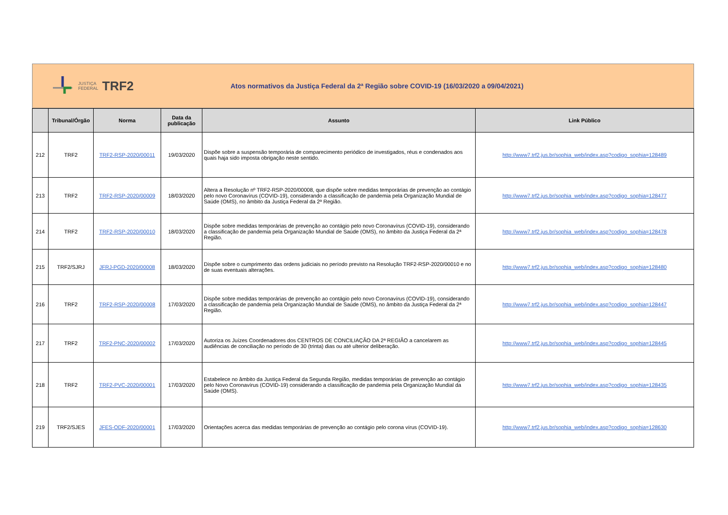JUSTIÇA
FEDERAL
TRF2
Atos normativos da Justiça Federal da 2ª Região sobre COVID-19 (16/03/2020 a 09/04/2021)
| | Tribunal/Órgão | Norma | Data da publicação | Assunto | Link Público |
| --- | --- | --- | --- | --- | --- |
| 212 | TRF2 | TRF2-RSP-2020/00011 | 19/03/2020 | Dispõe sobre a suspensão temporária de comparecimento periódico de investigados, réus e condenados aos quais haja sido imposta obrigação neste sentido. | http://www7.trf2.jus.br/sophia_web/index.asp?codigo_sophia=128489 |
| 213 | TRF2 | TRF2-RSP-2020/00009 | 18/03/2020 | Altera a Resolução nº TRF2-RSP-2020/00008, que dispõe sobre medidas temporárias de prevenção ao contágio pelo novo Coronavírus (COVID-19), considerando a classificação de pandemia pela Organização Mundial de Saúde (OMS), no âmbito da Justiça Federal da 2ª Região. | http://www7.trf2.jus.br/sophia_web/index.asp?codigo_sophia=128477 |
| 214 | TRF2 | TRF2-RSP-2020/00010 | 18/03/2020 | Dispõe sobre medidas temporárias de prevenção ao contágio pelo novo Coronavírus (COVID-19), considerando a classificação de pandemia pela Organização Mundial de Saúde (OMS), no âmbito da Justiça Federal da 2ª Região. | http://www7.trf2.jus.br/sophia_web/index.asp?codigo_sophia=128478 |
| 215 | TRF2/SJRJ | JFRJ-PGD-2020/00008 | 18/03/2020 | Dispõe sobre o cumprimento das ordens judiciais no período previsto na Resolução TRF2-RSP-2020/00010 e no de suas eventuais alterações. | http://www7.trf2.jus.br/sophia_web/index.asp?codigo_sophia=128480 |
| 216 | TRF2 | TRF2-RSP-2020/00008 | 17/03/2020 | Dispõe sobre medidas temporárias de prevenção ao contágio pelo novo Coronavírus (COVID-19), considerando a classificação de pandemia pela Organização Mundial de Saúde (OMS), no âmbito da Justiça Federal da 2ª Região. | http://www7.trf2.jus.br/sophia_web/index.asp?codigo_sophia=128447 |
| 217 | TRF2 | TRF2-PNC-2020/00002 | 17/03/2020 | Autoriza os Juízes Coordenadores dos CENTROS DE CONCILIAÇÃO DA 2ª REGIÃO a cancelarem as audiências de conciliação no período de 30 (trinta) dias ou até ulterior deliberação. | http://www7.trf2.jus.br/sophia_web/index.asp?codigo_sophia=128445 |
| 218 | TRF2 | TRF2-PVC-2020/00001 | 17/03/2020 | Estabelece no âmbito da Justiça Federal da Segunda Região, medidas temporárias de prevenção ao contágio pelo Novo Coronavírus (COVID-19) considerando a classificação de pandemia pela Organização Mundial da Saúde (OMS). | http://www7.trf2.jus.br/sophia_web/index.asp?codigo_sophia=128435 |
| 219 | TRF2/SJES | JFES-ODF-2020/00001 | 17/03/2020 | Orientações acerca das medidas temporárias de prevenção ao contágio pelo corona vírus (COVID-19). | http://www7.trf2.jus.br/sophia_web/index.asp?codigo_sophia=128630 |